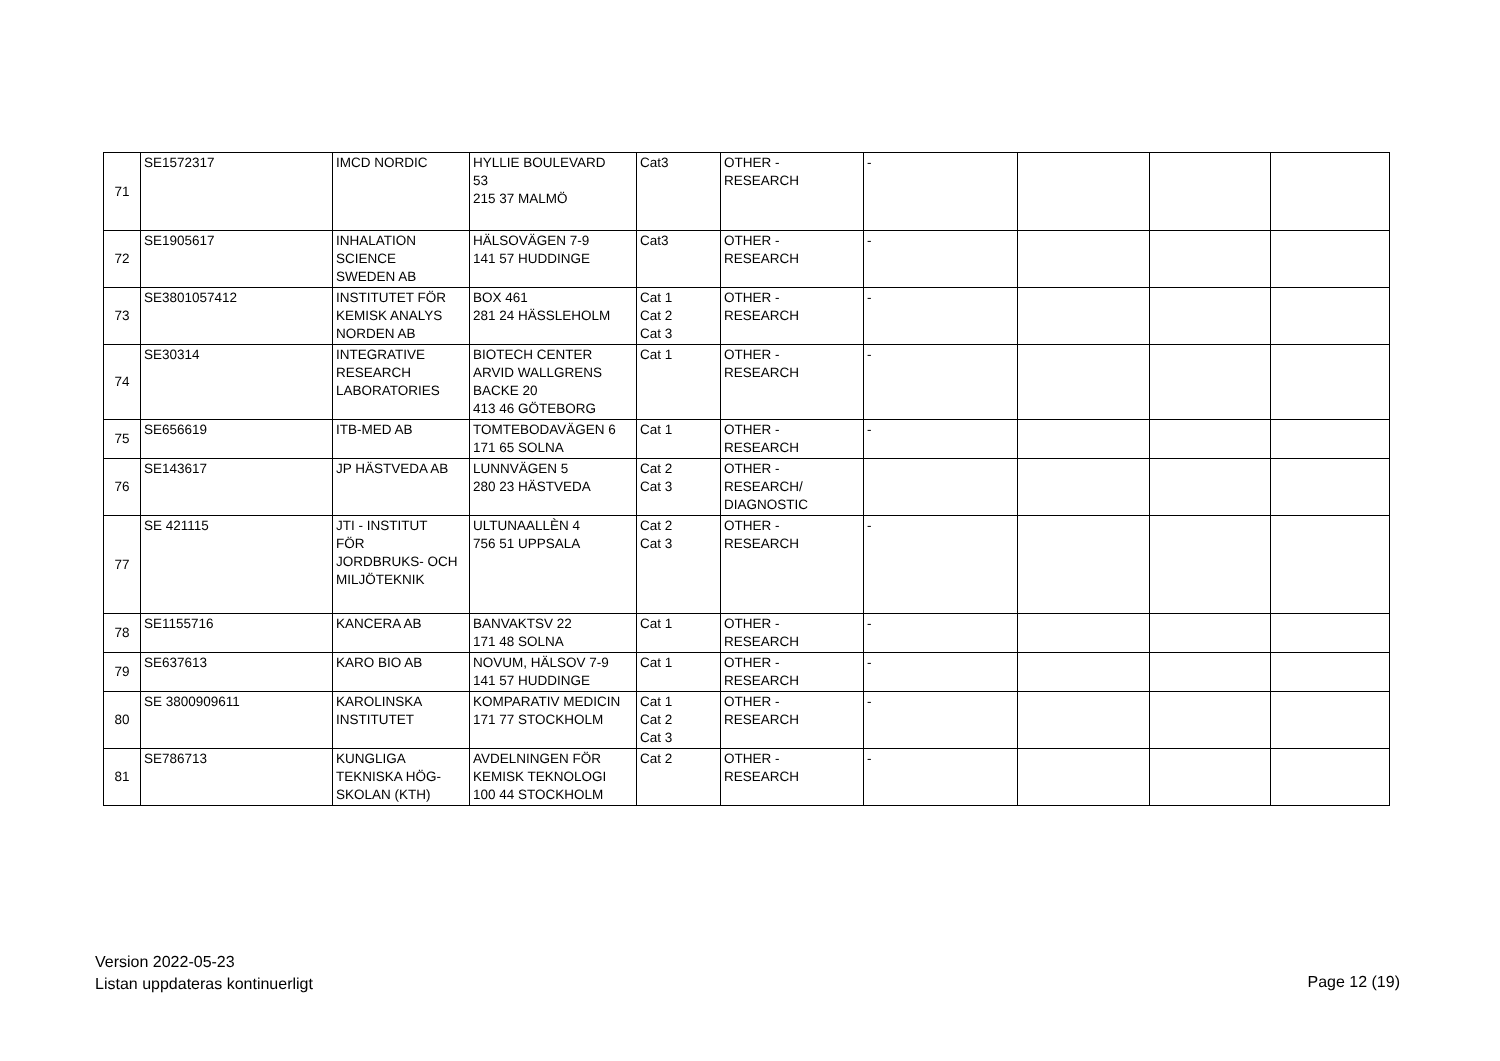| 71 | SE1572317 | IMCD NORDIC | HYLLIE BOULEVARD 53 215 37 MALMÖ | Cat3 | OTHER - RESEARCH | - | | | |
| 72 | SE1905617 | INHALATION SCIENCE SWEDEN AB | HÄLSOVÄGEN 7-9 141 57 HUDDINGE | Cat3 | OTHER - RESEARCH | - | | | |
| 73 | SE3801057412 | INSTITUTET FÖR KEMISK ANALYS NORDEN AB | BOX 461 281 24 HÄSSLEHOLM | Cat 1 Cat 2 Cat 3 | OTHER - RESEARCH | - | | | |
| 74 | SE30314 | INTEGRATIVE RESEARCH LABORATORIES | BIOTECH CENTER ARVID WALLGRENS BACKE 20 413 46 GÖTEBORG | Cat 1 | OTHER - RESEARCH | - | | | |
| 75 | SE656619 | ITB-MED AB | TOMTEBODAVÄGEN 6 171 65 SOLNA | Cat 1 | OTHER - RESEARCH | - | | | |
| 76 | SE143617 | JP HÄSTVEDA AB | LUNNVÄGEN 5 280 23 HÄSTVEDA | Cat 2 Cat 3 | OTHER - RESEARCH/ DIAGNOSTIC | | | | |
| 77 | SE 421115 | JTI - INSTITUT FÖR JORDBRUKS- OCH MILJÖTEKNIK | ULTUNAALLÈN 4 756 51 UPPSALA | Cat 2 Cat 3 | OTHER - RESEARCH | - | | | |
| 78 | SE1155716 | KANCERA AB | BANVAKTSV 22 171 48 SOLNA | Cat 1 | OTHER - RESEARCH | - | | | |
| 79 | SE637613 | KARO BIO AB | NOVUM, HÄLSOV 7-9 141 57 HUDDINGE | Cat 1 | OTHER - RESEARCH | - | | | |
| 80 | SE 3800909611 | KAROLINSKA INSTITUTET | KOMPARATIV MEDICIN 171 77 STOCKHOLM | Cat 1 Cat 2 Cat 3 | OTHER - RESEARCH | - | | | |
| 81 | SE786713 | KUNGLIGA TEKNISKA HÖG- SKOLAN (KTH) | AVDELNINGEN FÖR KEMISK TEKNOLOGI 100 44 STOCKHOLM | Cat 2 | OTHER - RESEARCH | - | | | |
Version 2022-05-23
Listan uppdateras kontinuerligt
Page 12 (19)